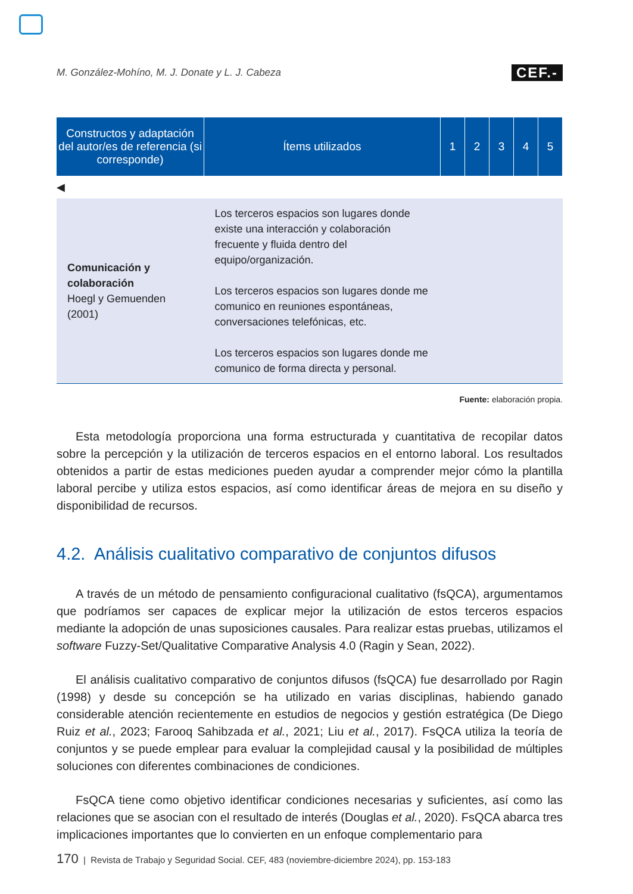M. González-Mohíno, M. J. Donate y L. J. Cabeza CEF.-
| Constructos y adaptación del autor/es de referencia (si corresponde) | Ítems utilizados | 1 | 2 | 3 | 4 | 5 |
| --- | --- | --- | --- | --- | --- | --- |
| ◀ | | | | | | |
| Comunicación y colaboración Hoegl y Gemuenden (2001) | Los terceros espacios son lugares donde existe una interacción y colaboración frecuente y fluida dentro del equipo/organización. Los terceros espacios son lugares donde me comunico en reuniones espontáneas, conversaciones telefónicas, etc. Los terceros espacios son lugares donde me comunico de forma directa y personal. | | | | | |
Fuente: elaboración propia.
Esta metodología proporciona una forma estructurada y cuantitativa de recopilar datos sobre la percepción y la utilización de terceros espacios en el entorno laboral. Los resultados obtenidos a partir de estas mediciones pueden ayudar a comprender mejor cómo la plantilla laboral percibe y utiliza estos espacios, así como identificar áreas de mejora en su diseño y disponibilidad de recursos.
4.2. Análisis cualitativo comparativo de conjuntos difusos
A través de un método de pensamiento configuracional cualitativo (fsQCA), argumentamos que podríamos ser capaces de explicar mejor la utilización de estos terceros espacios mediante la adopción de unas suposiciones causales. Para realizar estas pruebas, utilizamos el software Fuzzy-Set/Qualitative Comparative Analysis 4.0 (Ragin y Sean, 2022).
El análisis cualitativo comparativo de conjuntos difusos (fsQCA) fue desarrollado por Ragin (1998) y desde su concepción se ha utilizado en varias disciplinas, habiendo ganado considerable atención recientemente en estudios de negocios y gestión estratégica (De Diego Ruiz et al., 2023; Farooq Sahibzada et al., 2021; Liu et al., 2017). FsQCA utiliza la teoría de conjuntos y se puede emplear para evaluar la complejidad causal y la posibilidad de múltiples soluciones con diferentes combinaciones de condiciones.
FsQCA tiene como objetivo identificar condiciones necesarias y suficientes, así como las relaciones que se asocian con el resultado de interés (Douglas et al., 2020). FsQCA abarca tres implicaciones importantes que lo convierten en un enfoque complementario para
170 | Revista de Trabajo y Seguridad Social. CEF, 483 (noviembre-diciembre 2024), pp. 153-183